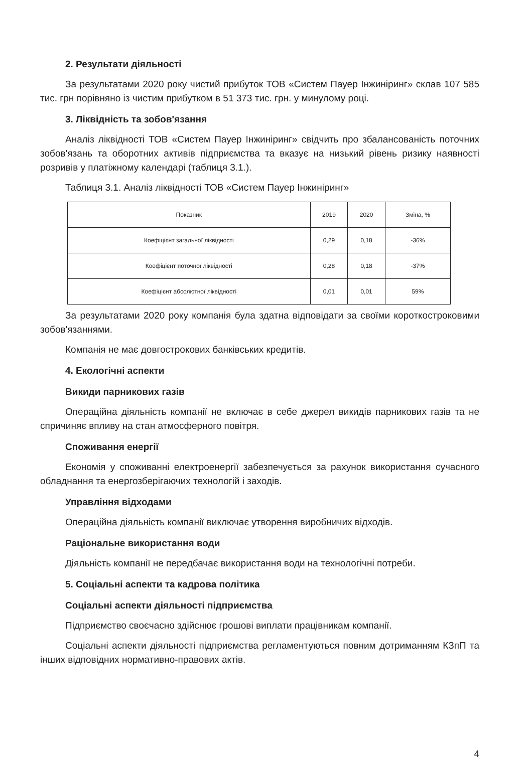2. Результати діяльності
За результатами 2020 року чистий прибуток ТОВ «Систем Пауер Інжиніринг» склав 107 585 тис. грн порівняно із чистим прибутком в 51 373 тис. грн. у минулому році.
3. Ліквідність та зобов'язання
Аналіз ліквідності ТОВ «Систем Пауер Інжиніринг» свідчить про збалансованість поточних зобов'язань та оборотних активів підприємства та вказує на низький рівень ризику наявності розривів у платіжному календарі (таблиця 3.1.).
Таблиця 3.1. Аналіз ліквідності ТОВ «Систем Пауер Інжиніринг»
| Показник | 2019 | 2020 | Зміна, % |
| --- | --- | --- | --- |
| Коефіцієнт загальної ліквідності | 0,29 | 0,18 | -36% |
| Коефіцієнт поточної ліквідності | 0,28 | 0,18 | -37% |
| Коефіцієнт абсолютної ліквідності | 0,01 | 0,01 | 59% |
За результатами 2020 року компанія була здатна відповідати за своїми короткостроковими зобов'язаннями.
Компанія не має довгострокових банківських кредитів.
4. Екологічні аспекти
Викиди парникових газів
Операційна діяльність компанії не включає в себе джерел викидів парникових газів та не спричиняє впливу на стан атмосферного повітря.
Споживання енергії
Економія у споживанні електроенергії забезпечується за рахунок використання сучасного обладнання та енергозберігаючих технологій і заходів.
Управління відходами
Операційна діяльність компанії виключає утворення виробничих відходів.
Раціональне використання води
Діяльність компанії не передбачає використання води на технологічні потреби.
5. Соціальні аспекти та кадрова політика
Соціальні аспекти діяльності підприємства
Підприємство своєчасно здійснює грошові виплати працівникам компанії.
Соціальні аспекти діяльності підприємства регламентуються повним дотриманням КЗпП та інших відповідних нормативно-правових актів.
4